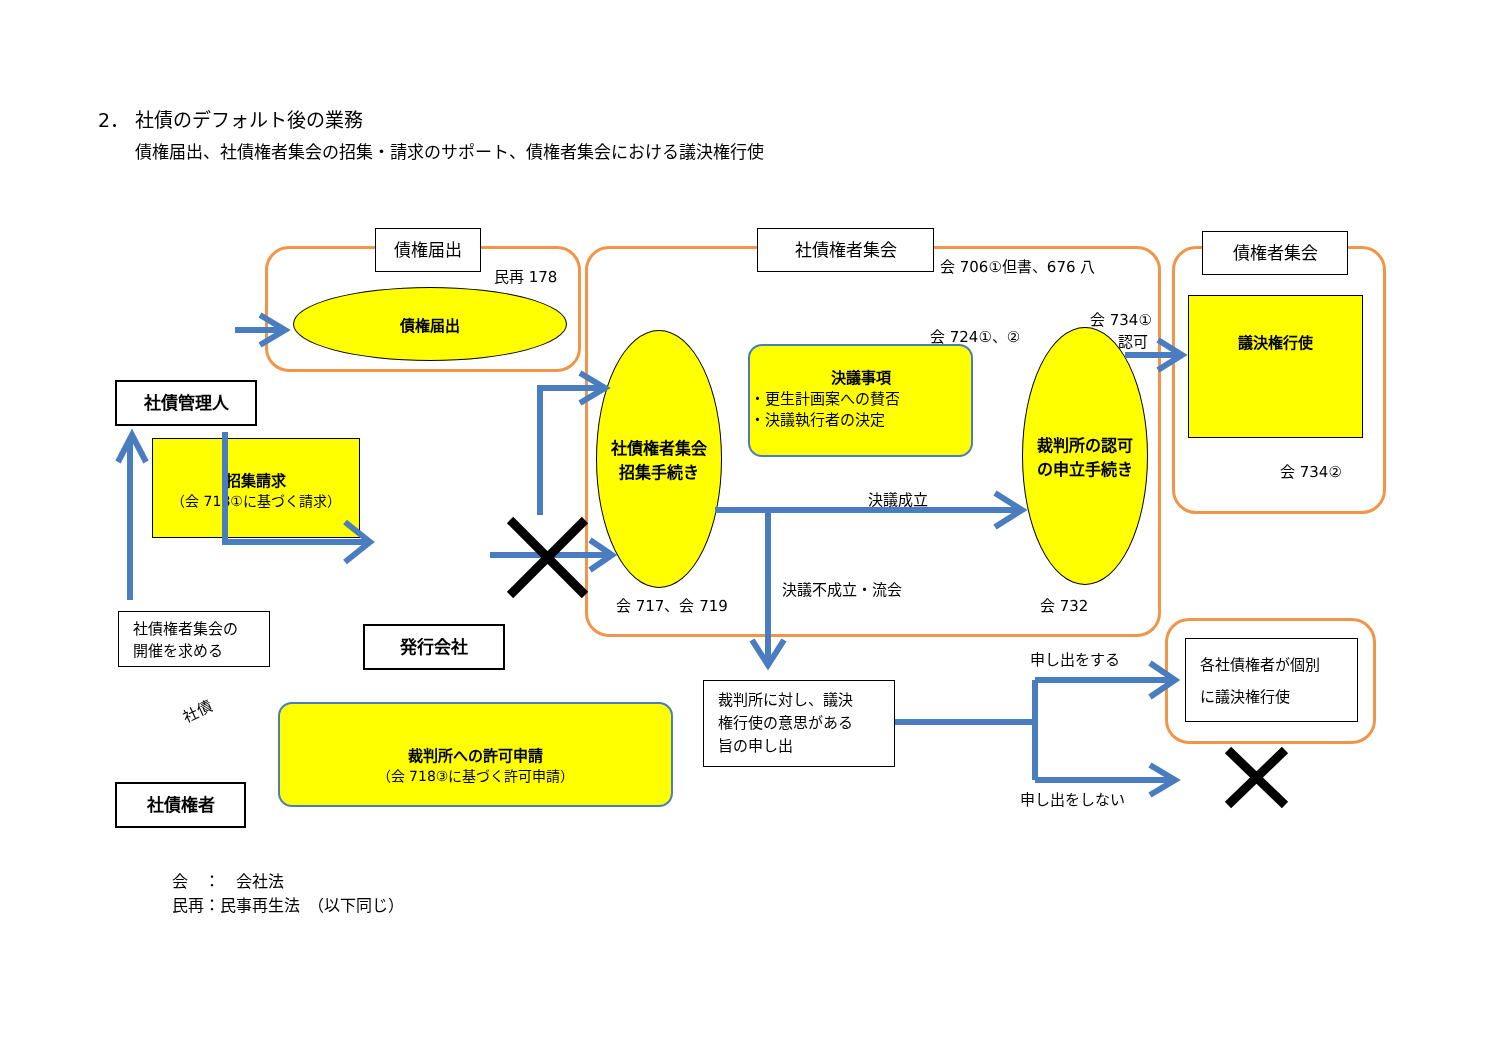2． 社債のデフォルト後の業務
債権届出、社債権者集会の招集・請求のサポート、債権者集会における議決権行使
債権届出 社債権者集会 債権者集会
民再 178
会 706①但書、676 八
債権届出
社債権者集会
招集手続き
裁判所の認可
の申立手続き
議決権行使
決議事項
・更生計画案への賛否
・決議執行者の決定
招集請求
（会 718①に基づく請求）
裁判所への許可申請
（会 718③に基づく許可申請）
会 724①、②
会 734①
認可
会 734②
決議成立
決議不成立・流会
会 717、会 719 会 732
社債管理人
発行会社
社債権者
社債権者集会の
開催を求める
裁判所に対し、議決
権行使の意思がある
旨の申し出
各社債権者が個別
に議決権行使
申し出をする
申し出をしない
社債
会　：　会社法
民再：民事再生法　（以下同じ）